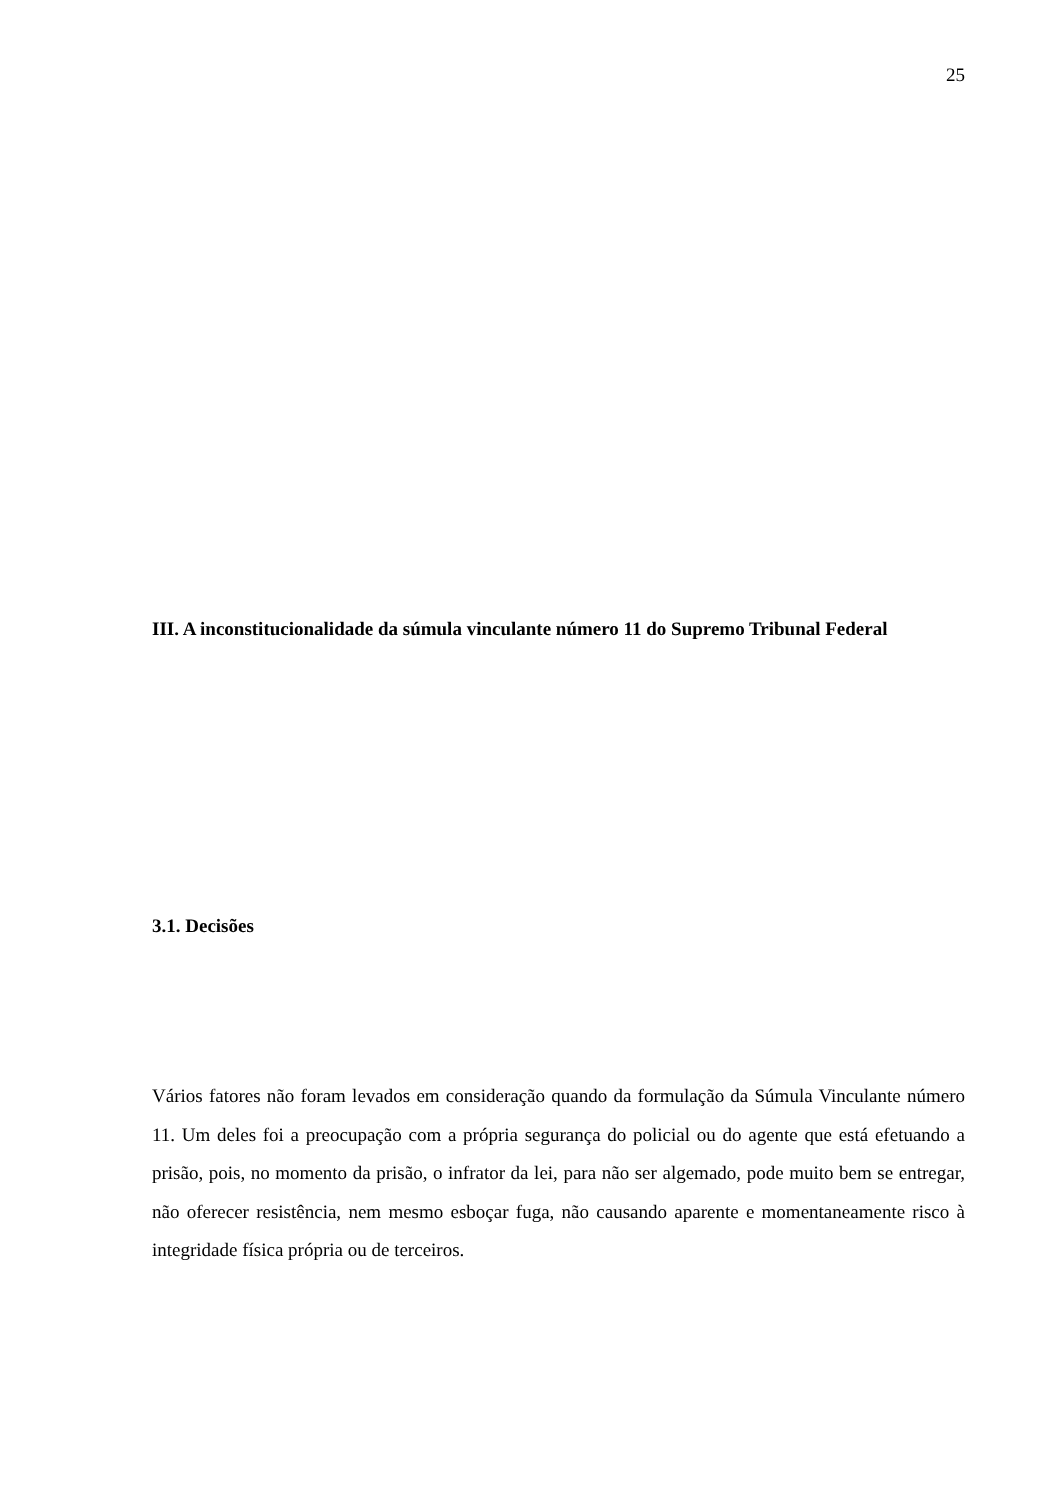25
III. A inconstitucionalidade da súmula vinculante número 11 do Supremo Tribunal Federal
3.1. Decisões
Vários fatores não foram levados em consideração quando da formulação da Súmula Vinculante número 11. Um deles foi a preocupação com a própria segurança do policial ou do agente que está efetuando a prisão, pois, no momento da prisão, o infrator da lei, para não ser algemado, pode muito bem se entregar, não oferecer resistência, nem mesmo esboçar fuga, não causando aparente e momentaneamente risco à integridade física própria ou de terceiros.